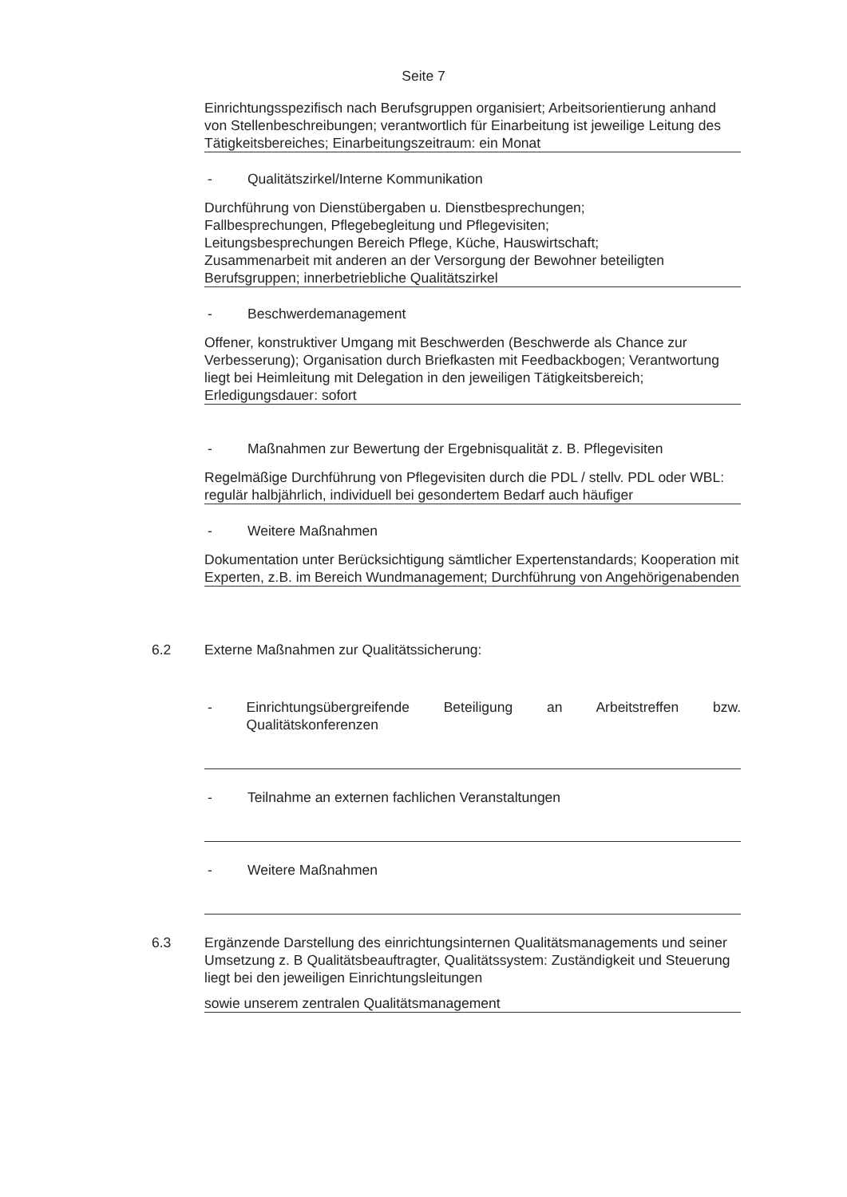Seite 7
Einrichtungsspezifisch nach Berufsgruppen organisiert; Arbeitsorientierung anhand von Stellenbeschreibungen; verantwortlich für Einarbeitung ist jeweilige Leitung des Tätigkeitsbereiches; Einarbeitungszeitraum: ein Monat
- Qualitätszirkel/Interne Kommunikation
Durchführung von Dienstübergaben u. Dienstbesprechungen;
Fallbesprechungen, Pflegebegleitung und Pflegevisiten;
Leitungsbesprechungen Bereich Pflege, Küche, Hauswirtschaft;
Zusammenarbeit mit anderen an der Versorgung der Bewohner beteiligten Berufsgruppen; innerbetriebliche Qualitätszirkel
- Beschwerdemanagement
Offener, konstruktiver Umgang mit Beschwerden (Beschwerde als Chance zur Verbesserung); Organisation durch Briefkasten mit Feedbackbogen; Verantwortung liegt bei Heimleitung mit Delegation in den jeweiligen Tätigkeitsbereich; Erledigungsdauer: sofort
- Maßnahmen zur Bewertung der Ergebnisqualität z. B. Pflegevisiten
Regelmäßige Durchführung von Pflegevisiten durch die PDL / stellv. PDL oder WBL: regulär halbjährlich, individuell bei gesondertem Bedarf auch häufiger
- Weitere Maßnahmen
Dokumentation unter Berücksichtigung sämtlicher Expertenstandards; Kooperation mit Experten, z.B. im Bereich Wundmanagement; Durchführung von Angehörigenabenden
6.2 Externe Maßnahmen zur Qualitätssicherung:
- Einrichtungsübergreifende Beteiligung an Arbeitstreffen bzw. Qualitätskonferenzen
- Teilnahme an externen fachlichen Veranstaltungen
- Weitere Maßnahmen
6.3 Ergänzende Darstellung des einrichtungsinternen Qualitätsmanagements und seiner Umsetzung z. B Qualitätsbeauftragter, Qualitätssystem: Zuständigkeit und Steuerung liegt bei den jeweiligen Einrichtungsleitungen
sowie unserem zentralen Qualitätsmanagement